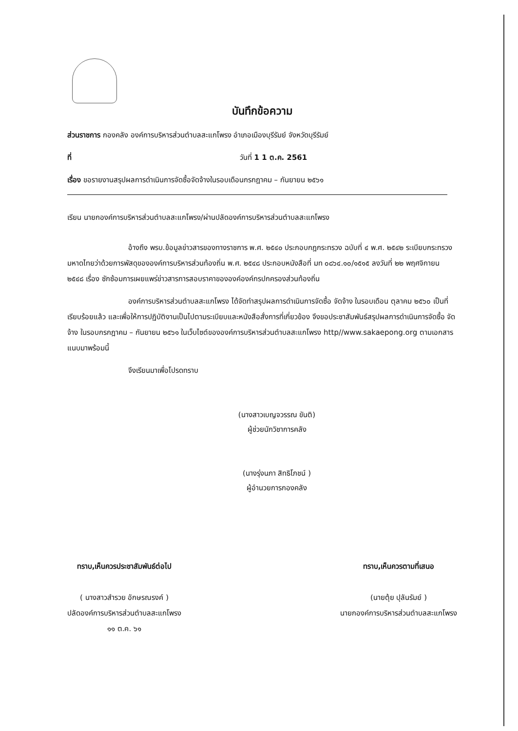บันทึกข้อความ
ส่วนราชการ กองคลัง องค์การบริหารส่วนตำบลสะแกโพรง อำเภอเมืองบุรีรัมย์ จังหวัดบุรีรัมย์
ที่ วันที่ 1 1 ต.ค. 2561
เรื่อง ขอรายงานสรุปผลการดำเนินการจัดซื้อจัดจ้างในรอบเดือนกรกฎาคม – กันยายน ๒๕๖๑
เรียน นายกองค์การบริหารส่วนตำบลสะแกโพรง/ผ่านปลัดองค์การบริหารส่วนตำบลสะแกโพรง
อ้างถึง พรบ.ข้อมูลข่าวสารของทางราชการ พ.ศ. ๒๕๔๐ ประกอบกฎกระทรวง ฉบับที่ ๔ พ.ศ. ๒๕๔๒ ระเบียบกระทรวงมหาดไทยว่าด้วยการพัสดุขององค์การบริหารส่วนท้องถิ่น พ.ศ. ๒๕๔๘ ประกอบหนังสือที่ มท ๐๘๖๔.๑๐/๑๕๑๕ ลงวันที่ ๒๒ พฤศจิกายน ๒๕๔๘ เรื่อง ซักซ้อมการเผยแพร่ข่าวสารการสอบราคาขององค์องค์กรปกครองส่วนท้องถิ่น
องค์การบริหารส่วนตำบลสะแกโพรง ได้จัดทำสรุปผลการดำเนินการจัดซื้อ จัดจ้าง ในรอบเดือน ตุลาคม ๒๕๖๐ เป็นที่เรียบร้อยแล้ว และเพื่อให้การปฏิบัติงานเป็นไปตามระเบียบและหนังสือสั่งการที่เกี่ยวข้อง จึงขอประชาสัมพันธ์สรุปผลการดำเนินการจัดซื้อ จัดจ้าง ในรอบกรกฎาคม – กันยายน ๒๕๖๑ ในเว็บไซต์ขององค์การบริหารส่วนตำบลสะแกโพรง http//www.sakaepong.org ตามเอกสารแนบมาพร้อมนี้
จึงเรียนมาเพื่อโปรดทราบ
(นางสาวเบญจวรรณ ขันติ)
ผู้ช่วยนักวิชาการคลัง
(นางรุ่งนภา สิทธิโภชน์ )
ผู้อำนวยการกองคลัง
ทราบ,เห็นควรประชาสัมพันธ์ต่อไป
( นางสาวสำรวย อักษรณรงค์ )
ปลัดองค์การบริหารส่วนตำบลสะแกโพรง
๑๑ ต.ค. ๖๑
ทราบ,เห็นควรตามที่เสนอ
(นายตุ้ย ปุลันรัมย์ )
นายกองค์การบริหารส่วนตำบลสะแกโพรง